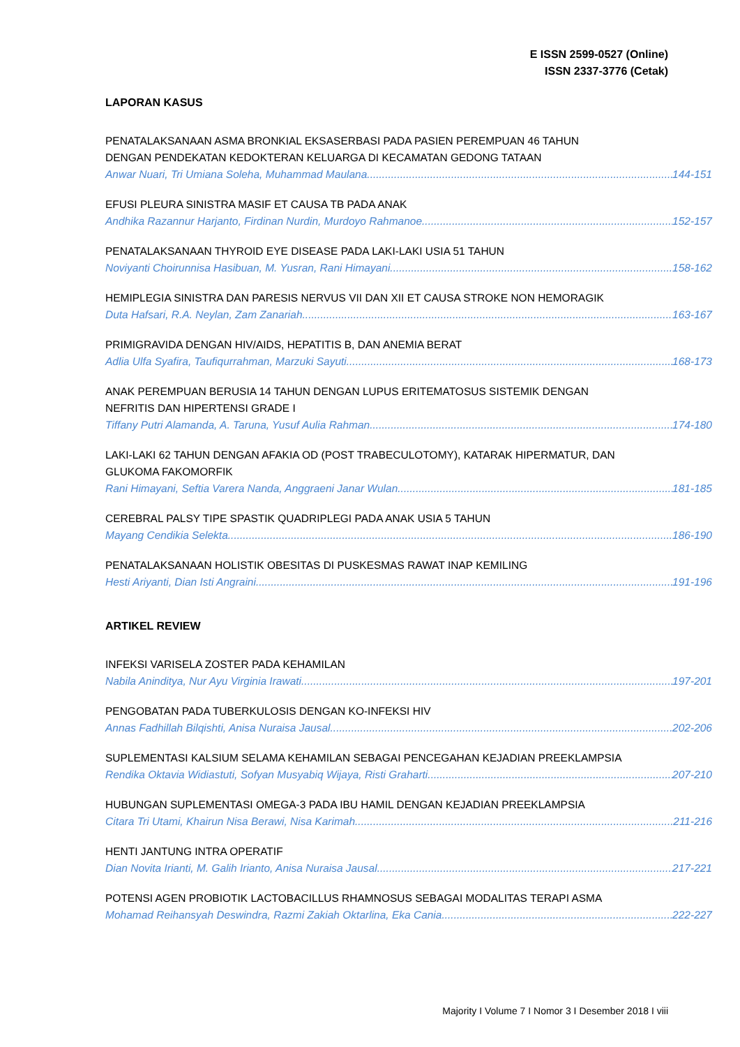E ISSN 2599-0527 (Online)
ISSN 2337-3776 (Cetak)
LAPORAN KASUS
PENATALAKSANAAN ASMA BRONKIAL EKSASERBASI PADA PASIEN PEREMPUAN 46 TAHUN
DENGAN PENDEKATAN KEDOKTERAN KELUARGA DI KECAMATAN GEDONG TATAAN
Anwar Nuari, Tri Umiana Soleha, Muhammad Maulana 144-151
EFUSI PLEURA SINISTRA MASIF ET CAUSA TB PADA ANAK
Andhika Razannur Harjanto, Firdinan Nurdin, Murdoyo Rahmanoe 152-157
PENATALAKSANAAN THYROID EYE DISEASE PADA LAKI-LAKI USIA 51 TAHUN
Noviyanti Choirunnisa Hasibuan, M. Yusran, Rani Himayani 158-162
HEMIPLEGIA SINISTRA DAN PARESIS NERVUS VII DAN XII ET CAUSA STROKE NON HEMORAGIK
Duta Hafsari, R.A. Neylan, Zam Zanariah 163-167
PRIMIGRAVIDA DENGAN HIV/AIDS, HEPATITIS B, DAN ANEMIA BERAT
Adlia Ulfa Syafira, Taufiqurrahman, Marzuki Sayuti 168-173
ANAK PEREMPUAN BERUSIA 14 TAHUN DENGAN LUPUS ERITEMATOSUS SISTEMIK DENGAN
NEFRITIS DAN HIPERTENSI GRADE I
Tiffany Putri Alamanda, A. Taruna, Yusuf Aulia Rahman 174-180
LAKI-LAKI 62 TAHUN DENGAN AFAKIA OD (POST TRABECULOTOMY), KATARAK HIPERMATUR, DAN
GLUKOMA FAKOMORFIK
Rani Himayani, Seftia Varera Nanda, Anggraeni Janar Wulan 181-185
CEREBRAL PALSY TIPE SPASTIK QUADRIPLEGI PADA ANAK USIA 5 TAHUN
Mayang Cendikia Selekta 186-190
PENATALAKSANAAN HOLISTIK OBESITAS DI PUSKESMAS RAWAT INAP KEMILING
Hesti Ariyanti, Dian Isti Angraini 191-196
ARTIKEL REVIEW
INFEKSI VARISELA ZOSTER PADA KEHAMILAN
Nabila Aninditya, Nur Ayu Virginia Irawati 197-201
PENGOBATAN PADA TUBERKULOSIS DENGAN KO-INFEKSI HIV
Annas Fadhillah Bilqishti, Anisa Nuraisa Jausal 202-206
SUPLEMENTASI KALSIUM SELAMA KEHAMILAN SEBAGAI PENCEGAHAN KEJADIAN PREEKLAMPSIA
Rendika Oktavia Widiastuti, Sofyan Musyabiq Wijaya, Risti Graharti 207-210
HUBUNGAN SUPLEMENTASI OMEGA-3 PADA IBU HAMIL DENGAN KEJADIAN PREEKLAMPSIA
Citara Tri Utami, Khairun Nisa Berawi, Nisa Karimah 211-216
HENTI JANTUNG INTRA OPERATIF
Dian Novita Irianti, M. Galih Irianto, Anisa Nuraisa Jausal 217-221
POTENSI AGEN PROBIOTIK LACTOBACILLUS RHAMNOSUS SEBAGAI MODALITAS TERAPI ASMA
Mohamad Reihansyah Deswindra, Razmi Zakiah Oktarlina, Eka Cania 222-227
Majority I Volume 7 I Nomor 3 I Desember 2018 I viii